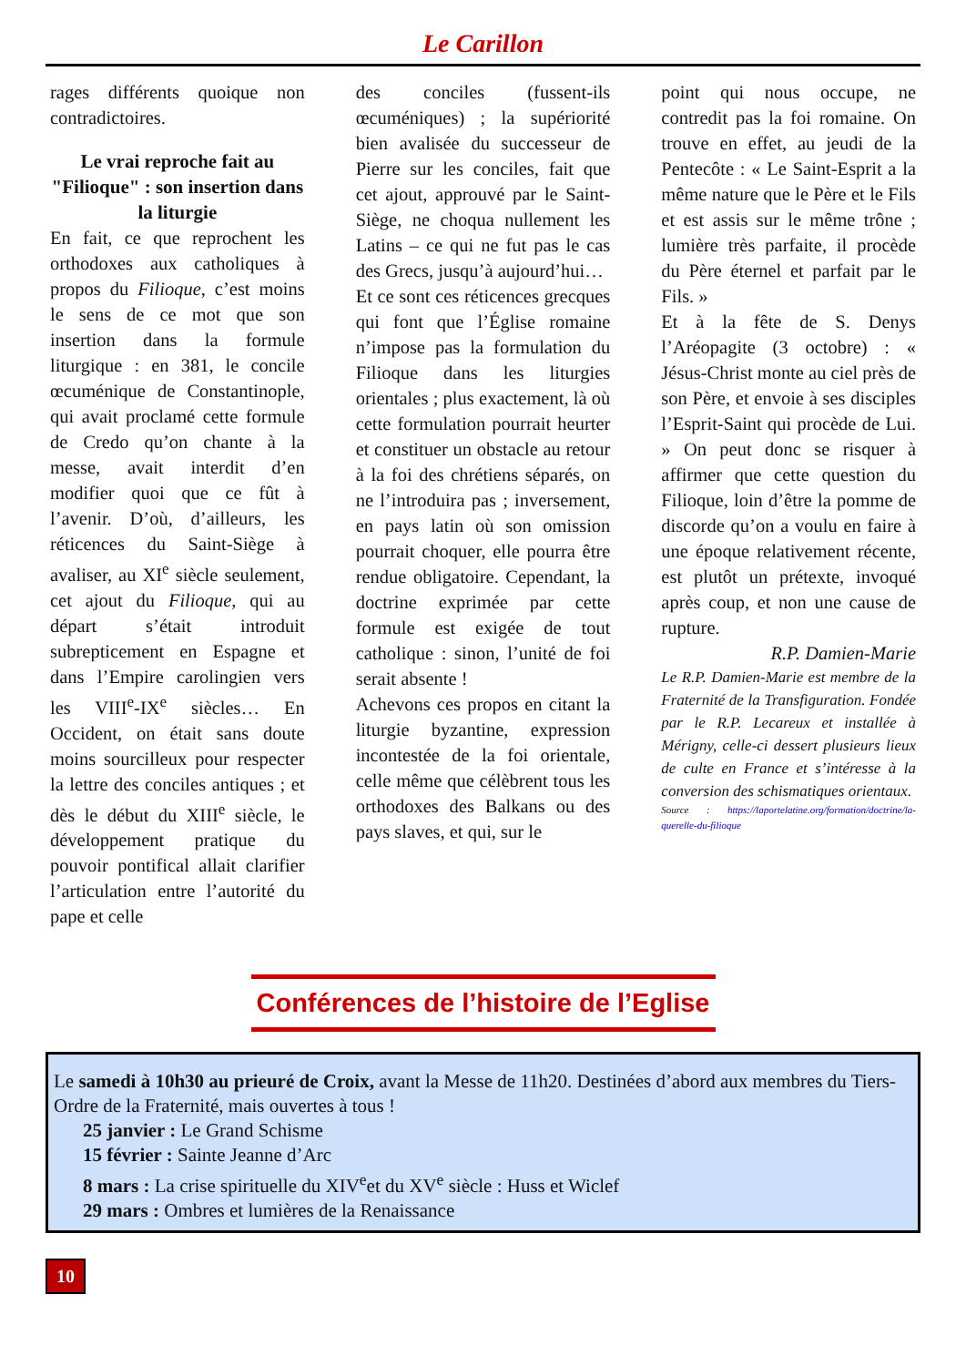Le Carillon
rages différents quoique non contradictoires.
Le vrai reproche fait au "Filioque" : son insertion dans la liturgie
En fait, ce que reprochent les orthodoxes aux catholiques à propos du Filioque, c’est moins le sens de ce mot que son insertion dans la formule liturgique : en 381, le concile œcuménique de Constantinople, qui avait proclamé cette formule de Credo qu’on chante à la messe, avait interdit d’en modifier quoi que ce fût à l’avenir. D’où, d’ailleurs, les réticences du Saint-Siège à avaliser, au XI<sup>e</sup> siècle seulement, cet ajout du Filioque, qui au départ s’était introduit subrepticement en Espagne et dans l’Empire carolingien vers les VIII<sup>e</sup>-IX<sup>e</sup> siècles… En Occident, on était sans doute moins sourcilleux pour respecter la lettre des conciles antiques ; et dès le début du XIII<sup>e</sup> siècle, le développement pratique du pouvoir pontifical allait clarifier l’articulation entre l’autorité du pape et celle
des conciles (fussent-ils œcuméniques) ; la supériorité bien avalisée du successeur de Pierre sur les conciles, fait que cet ajout, approuvé par le Saint-Siège, ne choqua nullement les Latins – ce qui ne fut pas le cas des Grecs, jusqu’à aujourd’hui…
Et ce sont ces réticences grecques qui font que l’Église romaine n’impose pas la formulation du Filioque dans les liturgies orientales ; plus exactement, là où cette formulation pourrait heurter et constituer un obstacle au retour à la foi des chrétiens séparés, on ne l’introduira pas ; inversement, en pays latin où son omission pourrait choquer, elle pourra être rendue obligatoire. Cependant, la doctrine exprimée par cette formule est exigée de tout catholique : sinon, l’unité de foi serait absente !
Achevons ces propos en citant la liturgie byzantine, expression incontestée de la foi orientale, celle même que célèbrent tous les orthodoxes des Balkans ou des pays slaves, et qui, sur le
point qui nous occupe, ne contredit pas la foi romaine. On trouve en effet, au jeudi de la Pentecôte : « Le Saint-Esprit a la même nature que le Père et le Fils et est assis sur le même trône ; lumière très parfaite, il procède du Père éternel et parfait par le Fils. »
Et à la fête de S. Denys l’Aréopagite (3 octobre) : « Jésus-Christ monte au ciel près de son Père, et envoie à ses disciples l’Esprit-Saint qui procède de Lui. » On peut donc se risquer à affirmer que cette question du Filioque, loin d’être la pomme de discorde qu’on a voulu en faire à une époque relativement récente, est plutôt un prétexte, invoqué après coup, et non une cause de rupture.
R.P. Damien-Marie
Le R.P. Damien-Marie est membre de la Fraternité de la Transfiguration. Fondée par le R.P. Lecareux et installée à Mérigny, celle-ci dessert plusieurs lieux de culte en France et s’intéresse à la conversion des schismatiques orientaux.
Source : https://laportelatine.org/formation/doctrine/la-querelle-du-filioque
Conférences de l’histoire de l’Eglise
Le samedi à 10h30 au prieuré de Croix, avant la Messe de 11h20. Destinées d’abord aux membres du Tiers-Ordre de la Fraternité, mais ouvertes à tous !
25 janvier : Le Grand Schisme
15 février : Sainte Jeanne d’Arc
8 mars : La crise spirituelle du XIV<sup>e</sup>et du XV<sup>e</sup> siècle : Huss et Wiclef
29 mars : Ombres et lumières de la Renaissance
10